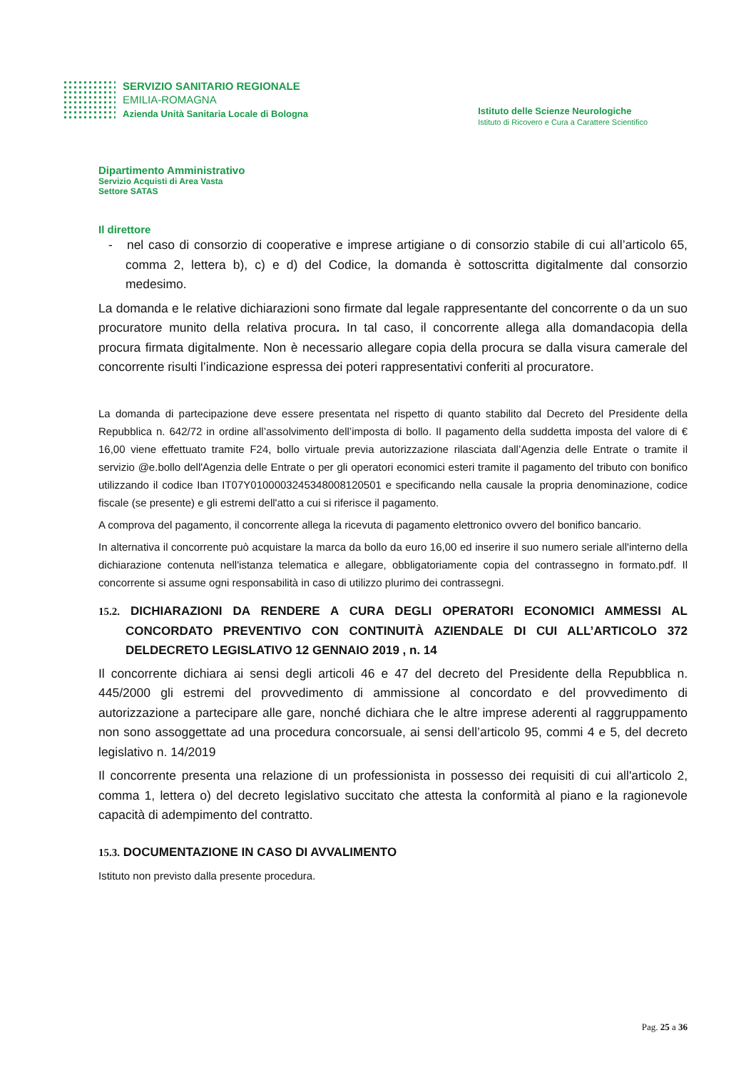SERVIZIO SANITARIO REGIONALE
EMILIA-ROMAGNA
Azienda Unità Sanitaria Locale di Bologna
Istituto delle Scienze Neurologiche
Istituto di Ricovero e Cura a Carattere Scientifico
Dipartimento Amministrativo
Servizio Acquisti di Area Vasta
Settore SATAS
Il direttore
- nel caso di consorzio di cooperative e imprese artigiane o di consorzio stabile di cui all’articolo 65, comma 2, lettera b), c) e d) del Codice, la domanda è sottoscritta digitalmente dal consorzio medesimo.
La domanda e le relative dichiarazioni sono firmate dal legale rappresentante del concorrente o da un suo procuratore munito della relativa procura. In tal caso, il concorrente allega alla domandacopia della procura firmata digitalmente. Non è necessario allegare copia della procura se dalla visura camerale del concorrente risulti l’indicazione espressa dei poteri rappresentativi conferiti al procuratore.
La domanda di partecipazione deve essere presentata nel rispetto di quanto stabilito dal Decreto del Presidente della Repubblica n. 642/72 in ordine all’assolvimento dell’imposta di bollo. Il pagamento della suddetta imposta del valore di € 16,00 viene effettuato tramite F24, bollo virtuale previa autorizzazione rilasciata dall’Agenzia delle Entrate o tramite il servizio @e.bollo dell'Agenzia delle Entrate o per gli operatori economici esteri tramite il pagamento del tributo con bonifico utilizzando il codice Iban IT07Y0100003245348008120501 e specificando nella causale la propria denominazione, codice fiscale (se presente) e gli estremi dell'atto a cui si riferisce il pagamento.
A comprova del pagamento, il concorrente allega la ricevuta di pagamento elettronico ovvero del bonifico bancario.
In alternativa il concorrente può acquistare la marca da bollo da euro 16,00 ed inserire il suo numero seriale all'interno della dichiarazione contenuta nell'istanza telematica e allegare, obbligatoriamente copia del contrassegno in formato.pdf. Il concorrente si assume ogni responsabilità in caso di utilizzo plurimo dei contrassegni.
15.2. DICHIARAZIONI DA RENDERE A CURA DEGLI OPERATORI ECONOMICI AMMESSI AL CONCORDATO PREVENTIVO CON CONTINUITÀ AZIENDALE DI CUI ALL’ARTICOLO 372 DELDECRETO LEGISLATIVO 12 GENNAIO 2019 , n. 14
Il concorrente dichiara ai sensi degli articoli 46 e 47 del decreto del Presidente della Repubblica n. 445/2000 gli estremi del provvedimento di ammissione al concordato e del provvedimento di autorizzazione a partecipare alle gare, nonché dichiara che le altre imprese aderenti al raggruppamento non sono assoggettate ad una procedura concorsuale, ai sensi dell’articolo 95, commi 4 e 5, del decreto legislativo n. 14/2019
Il concorrente presenta una relazione di un professionista in possesso dei requisiti di cui all'articolo 2, comma 1, lettera o) del decreto legislativo succitato che attesta la conformità al piano e la ragionevole capacità di adempimento del contratto.
15.3. DOCUMENTAZIONE IN CASO DI AVVALIMENTO
Istituto non previsto dalla presente procedura.
Pag. 25 a 36